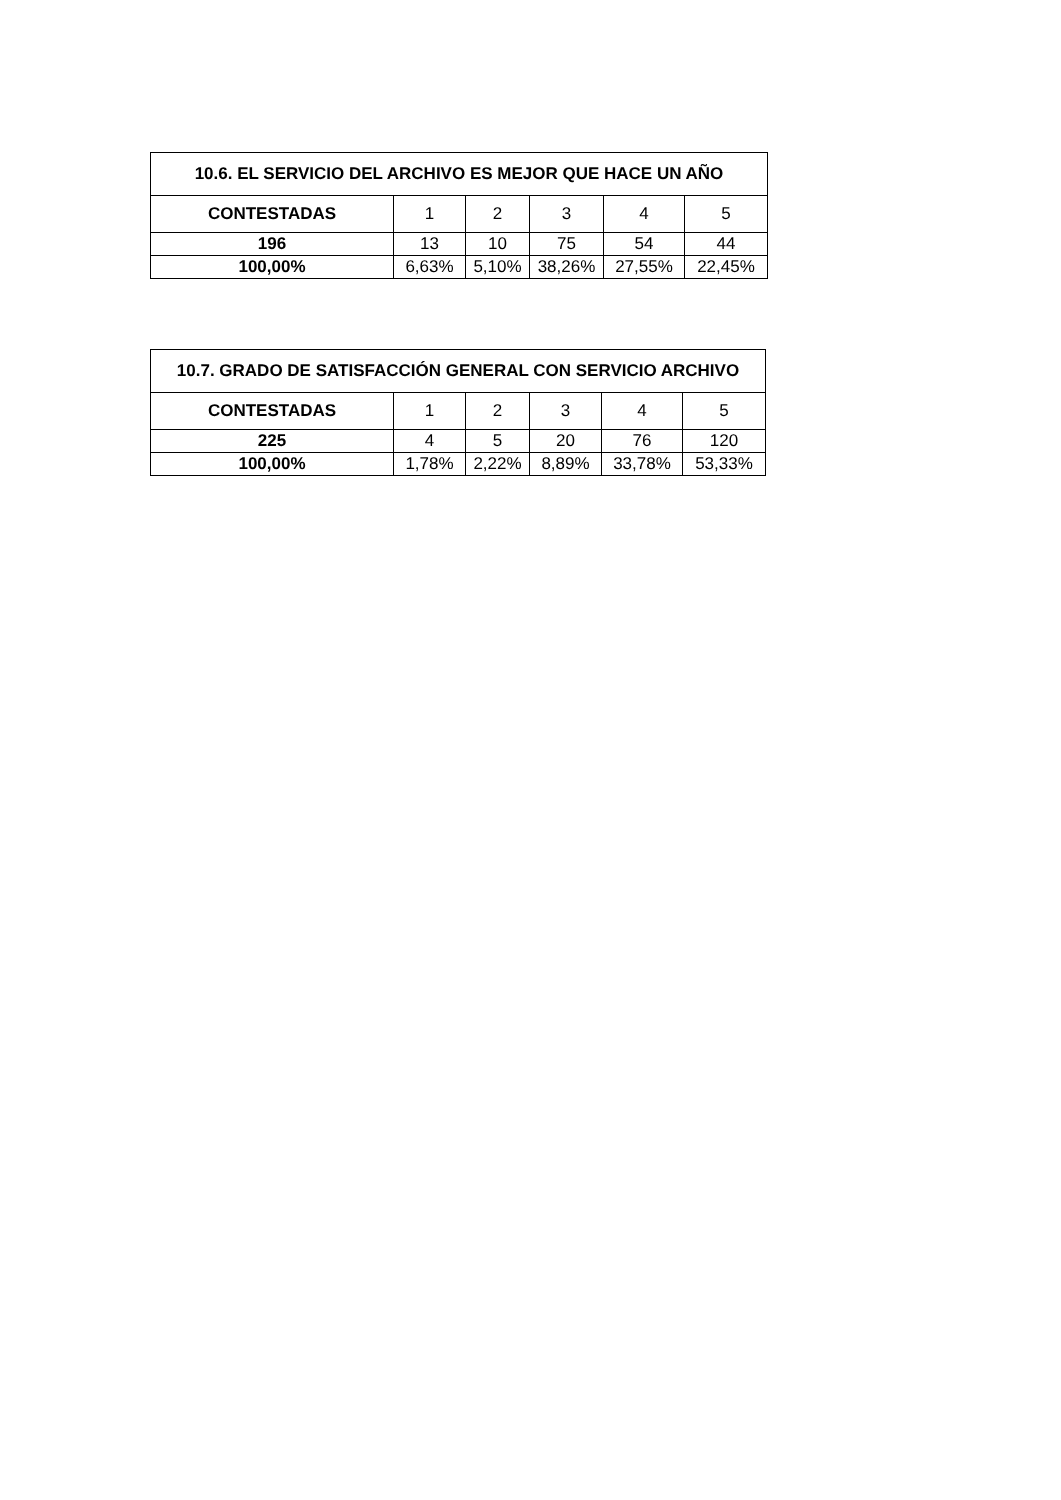| 10.6. EL SERVICIO DEL ARCHIVO ES MEJOR QUE HACE UN AÑO | | | | | |
| --- | --- | --- | --- | --- | --- |
| CONTESTADAS | 1 | 2 | 3 | 4 | 5 |
| 196 | 13 | 10 | 75 | 54 | 44 |
| 100,00% | 6,63% | 5,10% | 38,26% | 27,55% | 22,45% |
| 10.7. GRADO DE SATISFACCIÓN GENERAL CON SERVICIO ARCHIVO | | | | | |
| --- | --- | --- | --- | --- | --- |
| CONTESTADAS | 1 | 2 | 3 | 4 | 5 |
| 225 | 4 | 5 | 20 | 76 | 120 |
| 100,00% | 1,78% | 2,22% | 8,89% | 33,78% | 53,33% |